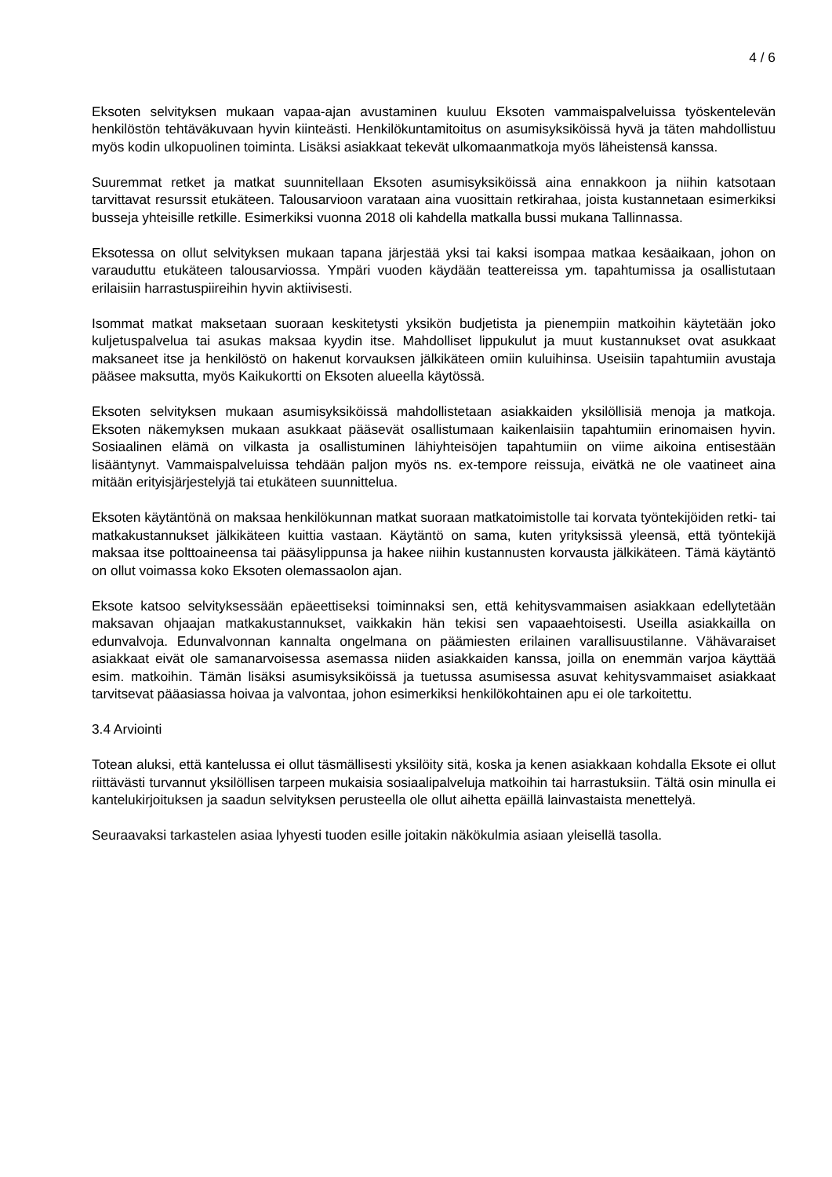4 / 6
Eksoten selvityksen mukaan vapaa-ajan avustaminen kuuluu Eksoten vammaispalveluissa työskentelevän henkilöstön tehtäväkuvaan hyvin kiinteästi. Henkilökuntamitoitus on asumisyksiköissä hyvä ja täten mahdollistuu myös kodin ulkopuolinen toiminta. Lisäksi asiakkaat tekevät ulkomaanmatkoja myös läheistensä kanssa.
Suuremmat retket ja matkat suunnitellaan Eksoten asumisyksiköissä aina ennakkoon ja niihin katsotaan tarvittavat resurssit etukäteen. Talousarvioon varataan aina vuosittain retkirahaa, joista kustannetaan esimerkiksi busseja yhteisille retkille. Esimerkiksi vuonna 2018 oli kahdella matkalla bussi mukana Tallinnassa.
Eksotessa on ollut selvityksen mukaan tapana järjestää yksi tai kaksi isompaa matkaa kesäaikaan, johon on varauduttu etukäteen talousarviossa. Ympäri vuoden käydään teattereissa ym. tapahtumissa ja osallistutaan erilaisiin harrastuspiireihin hyvin aktiivisesti.
Isommat matkat maksetaan suoraan keskitetysti yksikön budjetista ja pienempiin matkoihin käytetään joko kuljetuspalvelua tai asukas maksaa kyydin itse. Mahdolliset lippukulut ja muut kustannukset ovat asukkaat maksaneet itse ja henkilöstö on hakenut korvauksen jälkikäteen omiin kuluihinsa. Useisiin tapahtumiin avustaja pääsee maksutta, myös Kaikukortti on Eksoten alueella käytössä.
Eksoten selvityksen mukaan asumisyksiköissä mahdollistetaan asiakkaiden yksilöllisiä menoja ja matkoja. Eksoten näkemyksen mukaan asukkaat pääsevät osallistumaan kaikenlaisiin tapahtumiin erinomaisen hyvin. Sosiaalinen elämä on vilkasta ja osallistuminen lähiyhteisöjen tapahtumiin on viime aikoina entisestään lisääntynyt. Vammaispalveluissa tehdään paljon myös ns. ex-tempore reissuja, eivätkä ne ole vaatineet aina mitään erityisjärjestelyjä tai etukäteen suunnittelua.
Eksoten käytäntönä on maksaa henkilökunnan matkat suoraan matkatoimistolle tai korvata työntekijöiden retki- tai matkakustannukset jälkikäteen kuittia vastaan. Käytäntö on sama, kuten yrityksissä yleensä, että työntekijä maksaa itse polttoaineensa tai pääsylippunsa ja hakee niihin kustannusten korvausta jälkikäteen. Tämä käytäntö on ollut voimassa koko Eksoten olemassaolon ajan.
Eksote katsoo selvityksessään epäeettiseksi toiminnaksi sen, että kehitysvammaisen asiakkaan edellytetään maksavan ohjaajan matkakustannukset, vaikkakin hän tekisi sen vapaaehtoisesti. Useilla asiakkailla on edunvalvoja. Edunvalvonnan kannalta ongelmana on päämiesten erilainen varallisuustilanne. Vähävaraiset asiakkaat eivät ole samanarvoisessa asemassa niiden asiakkaiden kanssa, joilla on enemmän varjoa käyttää esim. matkoihin. Tämän lisäksi asumisyksiköissä ja tuetussa asumisessa asuvat kehitysvammaiset asiakkaat tarvitsevat pääasiassa hoivaa ja valvontaa, johon esimerkiksi henkilökohtainen apu ei ole tarkoitettu.
3.4 Arviointi
Totean aluksi, että kantelussa ei ollut täsmällisesti yksilöity sitä, koska ja kenen asiakkaan kohdalla Eksote ei ollut riittävästi turvannut yksilöllisen tarpeen mukaisia sosiaalipalveluja matkoihin tai harrastuksiin. Tältä osin minulla ei kantelukirjoituksen ja saadun selvityksen perusteella ole ollut aihetta epäillä lainvastaista menettelyä.
Seuraavaksi tarkastelen asiaa lyhyesti tuoden esille joitakin näkökulmia asiaan yleisellä tasolla.